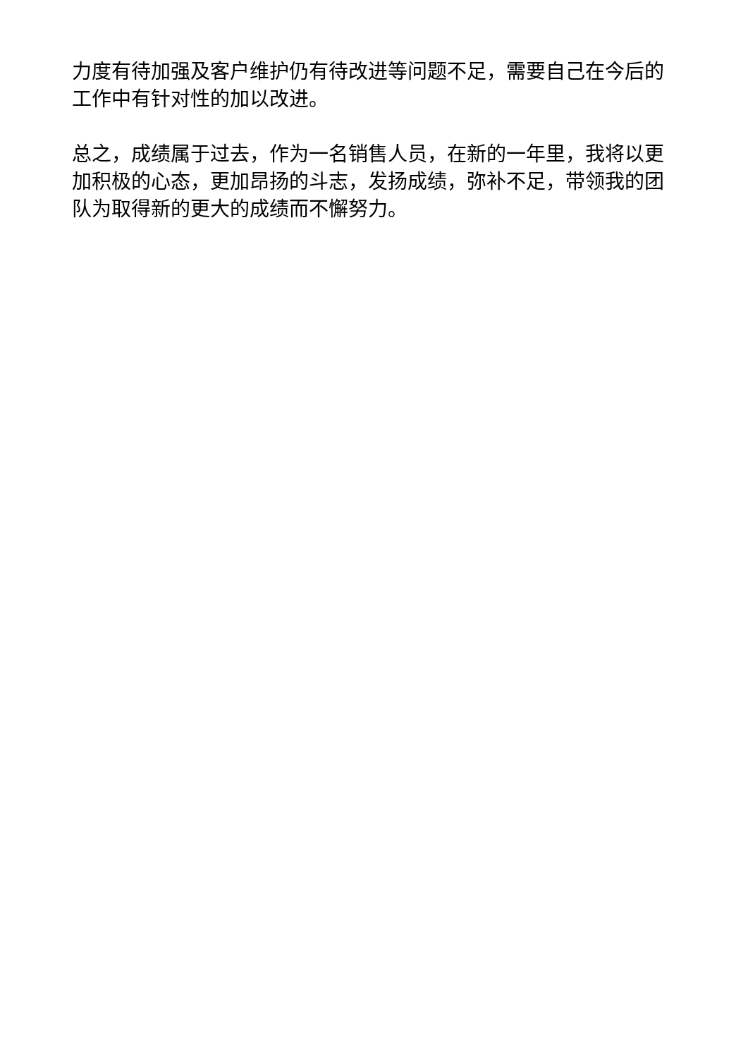力度有待加强及客户维护仍有待改进等问题不足，需要自己在今后的工作中有针对性的加以改进。
总之，成绩属于过去，作为一名销售人员，在新的一年里，我将以更加积极的心态，更加昂扬的斗志，发扬成绩，弥补不足，带领我的团队为取得新的更大的成绩而不懈努力。